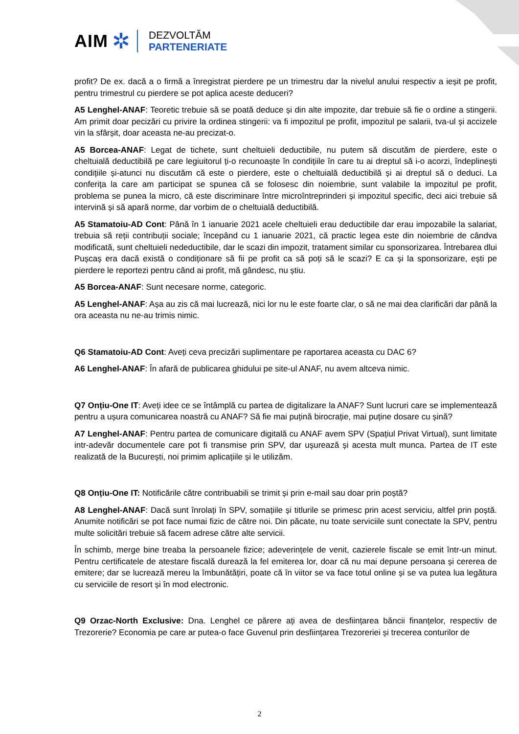AIM ✲
DEZVOLTĂM
PARTENERIATE
profit? De ex. dacă a o firmă a înregistrat pierdere pe un trimestru dar la nivelul anului respectiv a ieșit pe profit, pentru trimestrul cu pierdere se pot aplica aceste deduceri?
A5 Lenghel-ANAF: Teoretic trebuie să se poată deduce și din alte impozite, dar trebuie să fie o ordine a stingerii. Am primit doar pecizări cu privire la ordinea stingerii: va fi impozitul pe profit, impozitul pe salarii, tva-ul și accizele vin la sfârșit, doar aceasta ne-au precizat-o.
A5 Borcea-ANAF: Legat de tichete, sunt cheltuieli deductibile, nu putem să discutăm de pierdere, este o cheltuială deductibilă pe care legiuitorul ți-o recunoaște în condițiile în care tu ai dreptul să i-o acorzi, îndeplinești condițiile și-atunci nu discutăm că este o pierdere, este o cheltuială deductibilă și ai dreptul să o deduci. La conferița la care am participat se spunea că se folosesc din noiembrie, sunt valabile la impozitul pe profit, problema se punea la micro, că este discriminare între microîntreprinderi și impozitul specific, deci aici trebuie să intervină și să apară norme, dar vorbim de o cheltuială deductibilă.
A5 Stamatoiu-AD Cont: Până în 1 ianuarie 2021 acele cheltuieli erau deductibile dar erau impozabile la salariat, trebuia să reții contribuții sociale; începând cu 1 ianuarie 2021, că practic legea este din noiembrie de cândva modificată, sunt cheltuieli nedeductibile, dar le scazi din impozit, tratament similar cu sponsorizarea. Întrebarea dlui Pușcaș era dacă există o condiționare să fii pe profit ca să poți să le scazi? E ca și la sponsorizare, ești pe pierdere le reportezi pentru când ai profit, mă gândesc, nu știu.
A5 Borcea-ANAF: Sunt necesare norme, categoric.
A5 Lenghel-ANAF: Așa au zis că mai lucrează, nici lor nu le este foarte clar, o să ne mai dea clarificări dar până la ora aceasta nu ne-au trimis nimic.
Q6 Stamatoiu-AD Cont: Aveți ceva precizări suplimentare pe raportarea aceasta cu DAC 6?
A6 Lenghel-ANAF: În afară de publicarea ghidului pe site-ul ANAF, nu avem altceva nimic.
Q7 Onțiu-One IT: Aveți idee ce se întâmplă cu partea de digitalizare la ANAF? Sunt lucruri care se implementează pentru a ușura comunicarea noastră cu ANAF? Să fie mai puțină birocrație, mai puține dosare cu șină?
A7 Lenghel-ANAF: Pentru partea de comunicare digitală cu ANAF avem SPV (Spațiul Privat Virtual), sunt limitate intr-adevăr documentele care pot fi transmise prin SPV, dar ușurează și acesta mult munca. Partea de IT este realizată de la București, noi primim aplicațiile și le utilizăm.
Q8 Onțiu-One IT: Notificările către contribuabili se trimit și prin e-mail sau doar prin poștă?
A8 Lenghel-ANAF: Dacă sunt înrolați în SPV, somațiile și titlurile se primesc prin acest serviciu, altfel prin poștă. Anumite notificări se pot face numai fizic de către noi. Din păcate, nu toate serviciile sunt conectate la SPV, pentru multe solicitări trebuie să facem adrese către alte servicii.
În schimb, merge bine treaba la persoanele fizice; adeverințele de venit, cazierele fiscale se emit într-un minut. Pentru certificatele de atestare fiscală durează la fel emiterea lor, doar că nu mai depune persoana și cererea de emitere; dar se lucrează mereu la îmbunătățiri, poate că în viitor se va face totul online și se va putea lua legătura cu serviciile de resort și în mod electronic.
Q9 Orzac-North Exclusive: Dna. Lenghel ce părere ați avea de desființarea băncii finanțelor, respectiv de Trezorerie? Economia pe care ar putea-o face Guvenul prin desființarea Trezoreriei și trecerea conturilor de
2